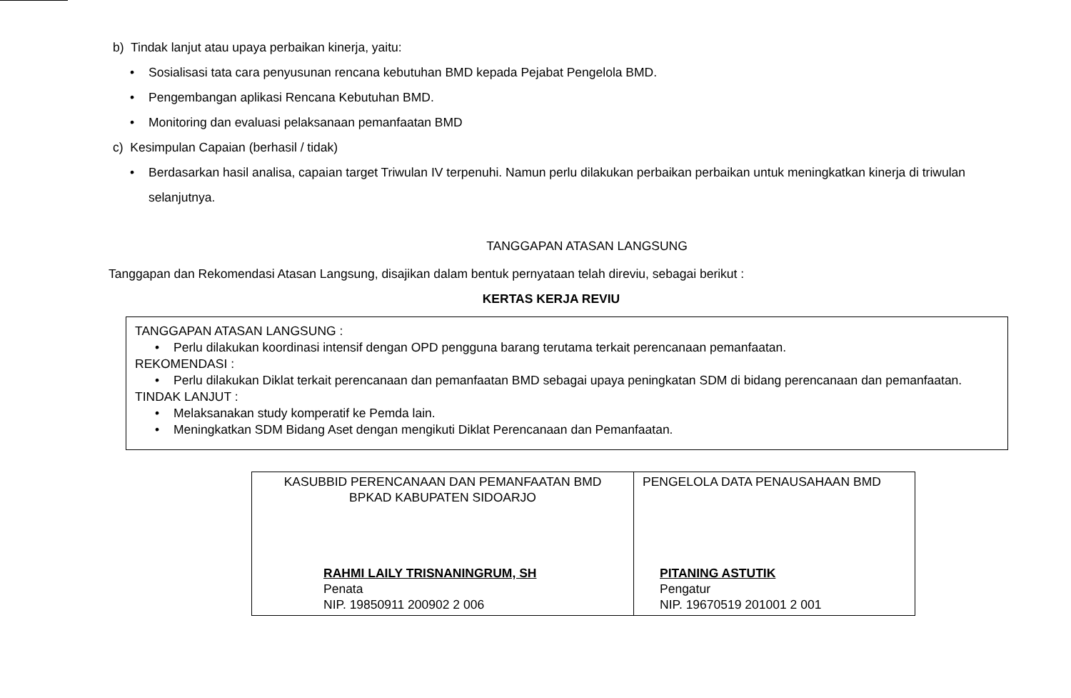b) Tindak lanjut atau upaya perbaikan kinerja, yaitu:
• Sosialisasi tata cara penyusunan rencana kebutuhan BMD kepada Pejabat Pengelola BMD.
• Pengembangan aplikasi Rencana Kebutuhan BMD.
• Monitoring dan evaluasi pelaksanaan pemanfaatan BMD
c) Kesimpulan Capaian (berhasil / tidak)
• Berdasarkan hasil analisa, capaian target Triwulan IV terpenuhi. Namun perlu dilakukan perbaikan perbaikan untuk meningkatkan kinerja di triwulan selanjutnya.
TANGGAPAN ATASAN LANGSUNG
Tanggapan dan Rekomendasi Atasan Langsung, disajikan dalam bentuk pernyataan telah direviu, sebagai berikut :
KERTAS KERJA REVIU
TANGGAPAN ATASAN LANGSUNG :
• Perlu dilakukan koordinasi intensif dengan OPD pengguna barang terutama terkait perencanaan pemanfaatan.
REKOMENDASI :
• Perlu dilakukan Diklat terkait perencanaan dan pemanfaatan BMD sebagai upaya peningkatan SDM di bidang perencanaan dan pemanfaatan.
TINDAK LANJUT :
• Melaksanakan study komperatif ke Pemda lain.
• Meningkatkan SDM Bidang Aset dengan mengikuti Diklat Perencanaan dan Pemanfaatan.
| KASUBBID PERENCANAAN DAN PEMANFAATAN BMD BPKAD KABUPATEN SIDOARJO RAHMI LAILY TRISNANINGRUM, SH Penata NIP. 19850911 200902 2 006 | PENGELOLA DATA PENAUSAHAAN BMD PITANING ASTUTIK Pengatur NIP. 19670519 201001 2 001 |